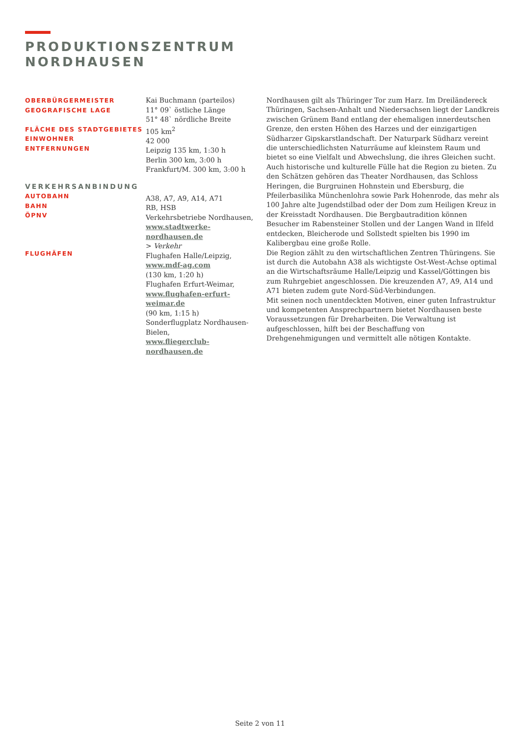PRODUKTIONSZENTRUM
NORDHAUSEN
OBERBÜRGERMEISTER
GEOGRAFISCHE LAGE
FLÄCHE DES STADTGEBIETES
EINWOHNER
ENTFERNUNGEN
VERKEHRSANBINDUNG
AUTOBAHN
BAHN
ÖPNV
FLUGHÄFEN
Kai Buchmann (parteilos)
11° 09` östliche Länge
51° 48` nördliche Breite
105 km<sup>2</sup>
42 000
Leipzig 135 km, 1:30 h
Berlin 300 km, 3:00 h
Frankfurt/M. 300 km, 3:00 h
A38, A7, A9, A14, A71
RB, HSB
Verkehrsbetriebe Nordhausen,
www.stadtwerke-nordhausen.de
> Verkehr
Flughafen Halle/Leipzig,
www.mdf-ag.com
(130 km, 1:20 h)
Flughafen Erfurt-Weimar,
www.flughafen-erfurt-weimar.de
(90 km, 1:15 h)
Sonderflugplatz Nordhausen-Bielen,
www.fliegerclub-nordhausen.de
Nordhausen gilt als Thüringer Tor zum Harz. Im Dreiländereck Thüringen, Sachsen-Anhalt und Niedersachsen liegt der Landkreis zwischen Grünem Band entlang der ehemaligen innerdeutschen Grenze, den ersten Höhen des Harzes und der einzigartigen
Südharzer Gipskarstlandschaft. Der Naturpark Südharz vereint die unterschiedlichsten Naturräume auf kleinstem Raum und bietet so eine Vielfalt und Abwechslung, die ihres Gleichen sucht.
Auch historische und kulturelle Fülle hat die Region zu bieten. Zu den Schätzen gehören das Theater Nordhausen, das Schloss Heringen, die Burgruinen Hohnstein und Ebersburg, die Pfeilerbasilika Münchenlohra sowie Park Hohenrode, das mehr als 100 Jahre alte Jugendstilbad oder der Dom zum Heiligen Kreuz in der Kreisstadt Nordhausen. Die Bergbautradition können Besucher im Rabensteiner Stollen und der Langen Wand in Ilfeld entdecken, Bleicherode und Sollstedt spielten bis 1990 im Kalibergbau eine große Rolle.
Die Region zählt zu den wirtschaftlichen Zentren Thüringens. Sie ist durch die Autobahn A38 als wichtigste Ost-West-Achse optimal an die Wirtschaftsräume Halle/Leipzig und Kassel/Göttingen bis zum Ruhrgebiet angeschlossen. Die kreuzenden A7, A9, A14 und A71 bieten zudem gute Nord-Süd-Verbindungen.
Mit seinen noch unentdeckten Motiven, einer guten Infrastruktur und kompetenten Ansprechpartnern bietet Nordhausen beste Voraussetzungen für Dreharbeiten. Die Verwaltung ist aufgeschlossen, hilft bei der Beschaffung von Drehgenehmigungen und vermittelt alle nötigen Kontakte.
Seite 2 von 11